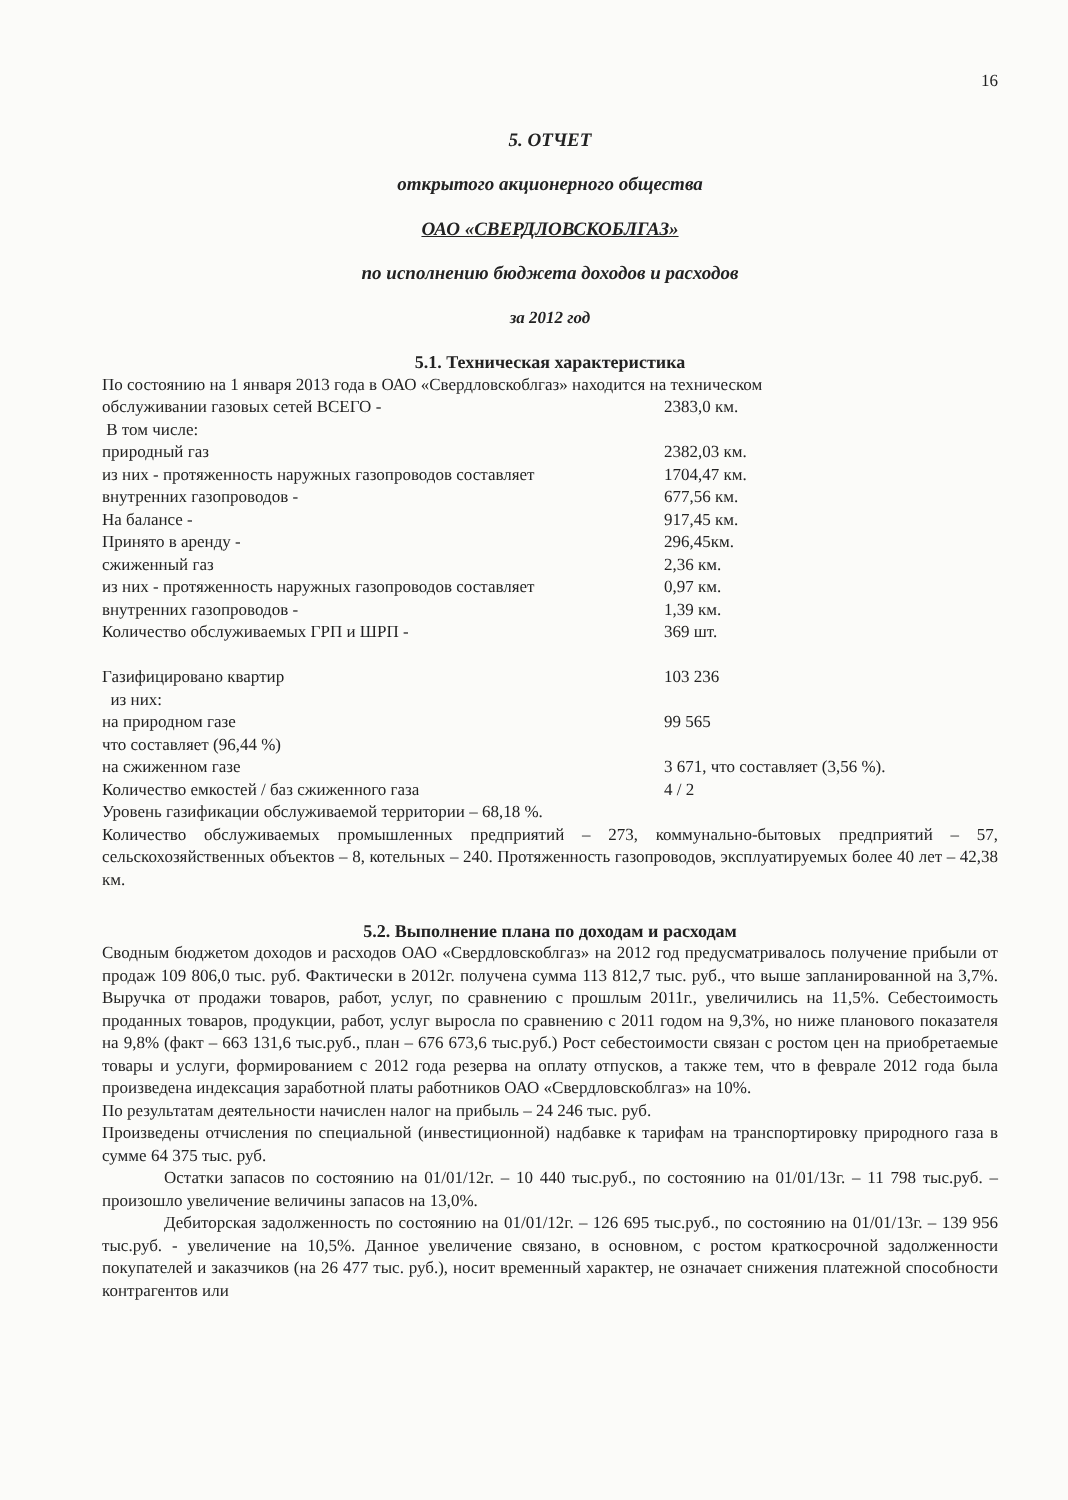16
5. ОТЧЕТ
открытого акционерного общества
ОАО «СВЕРДЛОВСКОБЛГАЗ»
по исполнению бюджета доходов и расходов
за 2012 год
5.1. Техническая характеристика
По состоянию на 1 января 2013 года в ОАО «Свердловскоблгаз» находится на техническом
обслуживании газовых сетей ВСЕГО - 2383,0 км.
В том числе:
природный газ 2382,03 км.
из них - протяженность наружных газопроводов составляет 1704,47 км.
внутренних газопроводов - 677,56 км.
На балансе - 917,45 км.
Принято в аренду - 296,45км.
сжиженный газ 2,36 км.
из них - протяженность наружных газопроводов составляет 0,97 км.
внутренних газопроводов - 1,39 км.
Количество обслуживаемых ГРП и ШРП - 369 шт.
Газифицировано квартир 103 236
из них:
на природном газе 99 565
что составляет (96,44 %)
на сжиженном газе 3 671, что составляет (3,56 %).
Количество емкостей / баз сжиженного газа 4 / 2
Уровень газификации обслуживаемой территории – 68,18 %.
Количество обслуживаемых промышленных предприятий – 273, коммунально-бытовых предприятий – 57, сельскохозяйственных объектов – 8, котельных – 240. Протяженность газопроводов, эксплуатируемых более 40 лет – 42,38 км.
5.2. Выполнение плана по доходам и расходам
Сводным бюджетом доходов и расходов ОАО «Свердловскоблгаз» на 2012 год предусматривалось получение прибыли от продаж 109 806,0 тыс. руб. Фактически в 2012г. получена сумма 113 812,7 тыс. руб., что выше запланированной на 3,7%. Выручка от продажи товаров, работ, услуг, по сравнению с прошлым 2011г., увеличились на 11,5%. Себестоимость проданных товаров, продукции, работ, услуг выросла по сравнению с 2011 годом на 9,3%, но ниже планового показателя на 9,8% (факт – 663 131,6 тыс.руб., план – 676 673,6 тыс.руб.) Рост себестоимости связан с ростом цен на приобретаемые товары и услуги, формированием с 2012 года резерва на оплату отпусков, а также тем, что в феврале 2012 года была произведена индексация заработной платы работников ОАО «Свердловскоблгаз» на 10%.
По результатам деятельности начислен налог на прибыль – 24 246 тыс. руб.
Произведены отчисления по специальной (инвестиционной) надбавке к тарифам на транспортировку природного газа в сумме 64 375 тыс. руб.
Остатки запасов по состоянию на 01/01/12г. – 10 440 тыс.руб., по состоянию на 01/01/13г. – 11 798 тыс.руб. – произошло увеличение величины запасов на 13,0%.
Дебиторская задолженность по состоянию на 01/01/12г. – 126 695 тыс.руб., по состоянию на 01/01/13г. – 139 956 тыс.руб. - увеличение на 10,5%. Данное увеличение связано, в основном, с ростом краткосрочной задолженности покупателей и заказчиков (на 26 477 тыс. руб.), носит временный характер, не означает снижения платежной способности контрагентов или